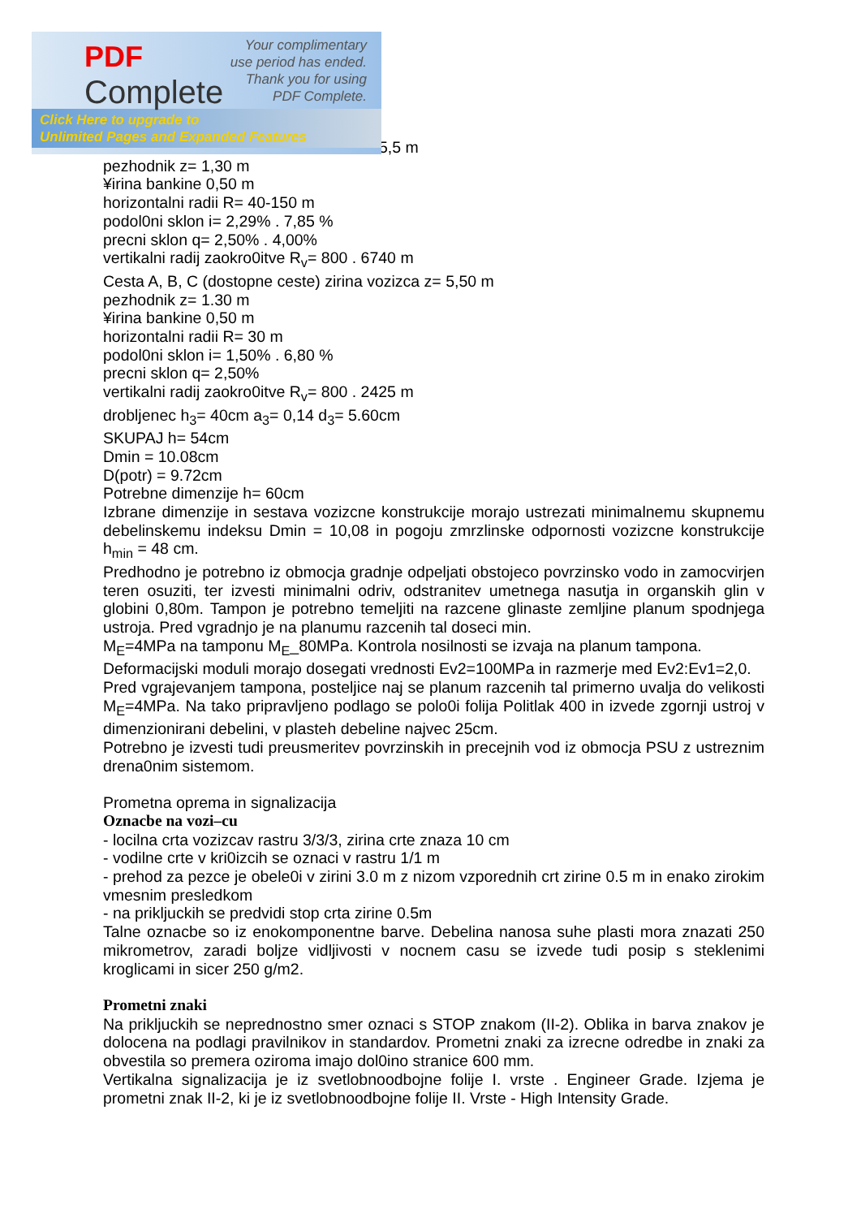5,5 m
pezhodnik z= 1,30 m
¥irina bankine 0,50 m
horizontalni radii R= 40-150 m
podol0ni sklon i= 2,29% . 7,85 %
precni sklon q= 2,50% . 4,00%
vertikalni radij zaokro0itve R<sub>v</sub>= 800 . 6740 m
Cesta A, B, C (dostopne ceste) zirina vozizca z= 5,50 m
pezhodnik z= 1.30 m
¥irina bankine 0,50 m
horizontalni radii R= 30 m
podol0ni sklon i= 1,50% . 6,80 %
precni sklon q= 2,50%
vertikalni radij zaokro0itve R<sub>v</sub>= 800 . 2425 m
drobljenec h<sub>3</sub>= 40cm a<sub>3</sub>= 0,14 d<sub>3</sub>= 5.60cm
SKUPAJ h= 54cm
Dmin = 10.08cm
D(potr) = 9.72cm
Potrebne dimenzije h= 60cm
Izbrane dimenzije in sestava vozizcne konstrukcije morajo ustrezati minimalnemu skupnemu debelinskemu indeksu Dmin = 10,08 in pogoju zmrzlinske odpornosti vozizcne konstrukcije h<sub>min</sub> = 48 cm.
Predhodno je potrebno iz obmocja gradnje odpeljati obstojeco povrzinsko vodo in zamocvirjen teren osuziti, ter izvesti minimalni odriv, odstranitev umetnega nasutja in organskih glin v globini 0,80m. Tampon je potrebno temeljiti na razcene glinaste zemljine planum spodnjega ustroja. Pred vgradnjo je na planumu razcenih tal doseci min.
M<sub>E</sub>=4MPa na tamponu M<sub>E</sub>_80MPa. Kontrola nosilnosti se izvaja na planum tampona.
Deformacijski moduli morajo dosegati vrednosti Ev2=100MPa in razmerje med Ev2:Ev1=2,0.
Pred vgrajevanjem tampona, posteljice naj se planum razcenih tal primerno uvalja do velikosti M<sub>E</sub>=4MPa. Na tako pripravljeno podlago se polo0i folija Politlak 400 in izvede zgornji ustroj v dimenzionirani debelini, v plasteh debeline najvec 25cm.
Potrebno je izvesti tudi preusmeritev povrzinskih in precejnih vod iz obmocja PSU z ustreznim drena0nim sistemom.
Prometna oprema in signalizacija
Oznacbe na vozi–cu
- locilna crta vozizcav rastru 3/3/3, zirina crte znaza 10 cm
- vodilne crte v kri0izcih se oznaci v rastru 1/1 m
- prehod za pezce je obele0i v zirini 3.0 m z nizom vzporednih crt zirine 0.5 m in enako zirokim vmesnim presledkom
- na prikljuckih se predvidi stop crta zirine 0.5m
Talne oznacbe so iz enokomponentne barve. Debelina nanosa suhe plasti mora znazati 250 mikrometrov, zaradi boljze vidljivosti v nocnem casu se izvede tudi posip s steklenimi kroglicami in sicer 250 g/m2.
Prometni znaki
Na prikljuckih se neprednostno smer oznaci s STOP znakom (II-2). Oblika in barva znakov je dolocena na podlagi pravilnikov in standardov. Prometni znaki za izrecne odredbe in znaki za obvestila so premera oziroma imajo dol0ino stranice 600 mm.
Vertikalna signalizacija je iz svetlobnoodbojne folije I. vrste . Engineer Grade. Izjema je prometni znak II-2, ki je iz svetlobnoodbojne folije II. Vrste - High Intensity Grade.
PDF
Complete
Your complimentary
use period has ended.
Thank you for using
PDF Complete.
Click Here to upgrade to
Unlimited Pages and Expanded Features